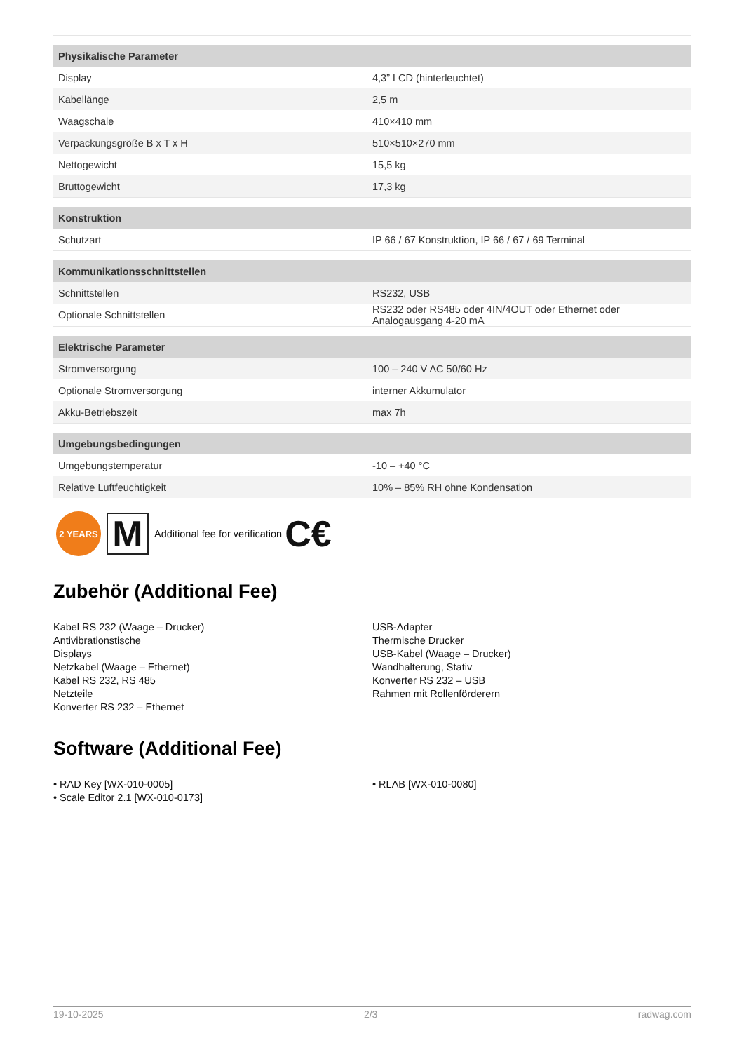| Physikalische Parameter | |
| --- | --- |
| Display | 4,3” LCD (hinterleuchtet) |
| Kabellänge | 2,5 m |
| Waagschale | 410×410 mm |
| Verpackungsgröße B x T x H | 510×510×270 mm |
| Nettogewicht | 15,5 kg |
| Bruttogewicht | 17,3 kg |
| Konstruktion | |
| Schutzart | IP 66 / 67 Konstruktion, IP 66 / 67 / 69 Terminal |
| Kommunikationsschnittstellen | |
| Schnittstellen | RS232, USB |
| Optionale Schnittstellen | RS232 oder RS485 oder 4IN/4OUT oder Ethernet oder Analogausgang 4-20 mA |
| Elektrische Parameter | |
| Stromversorgung | 100 – 240 V AC 50/60 Hz |
| Optionale Stromversorgung | interner Akkumulator |
| Akku-Betriebszeit | max 7h |
| Umgebungsbedingungen | |
| Umgebungstemperatur | -10 – +40 °C |
| Relative Luftfeuchtigkeit | 10% – 85% RH ohne Kondensation |
2 YEARS
M
Additional fee for verification C€
Zubehör (Additional Fee)
Kabel RS 232 (Waage – Drucker)
Antivibrationstische
Displays
Netzkabel (Waage – Ethernet)
Kabel RS 232, RS 485
Netzteile
Konverter RS 232 – Ethernet
USB-Adapter
Thermische Drucker
USB-Kabel (Waage – Drucker)
Wandhalterung, Stativ
Konverter RS 232 – USB
Rahmen mit Rollenförderern
Software (Additional Fee)
• RAD Key [WX-010-0005]
• Scale Editor 2.1 [WX-010-0173]
• RLAB [WX-010-0080]
19-10-2025 2/3 radwag.com